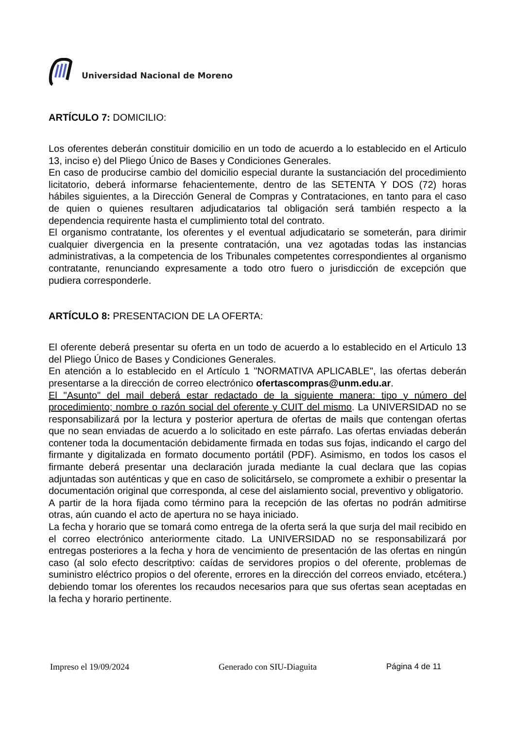Universidad Nacional de Moreno
ARTÍCULO 7: DOMICILIO:
Los oferentes deberán constituir domicilio en un todo de acuerdo a lo establecido en el Articulo 13, inciso e) del Pliego Único de Bases y Condiciones Generales.
En caso de producirse cambio del domicilio especial durante la sustanciación del procedimiento licitatorio, deberá informarse fehacientemente, dentro de las SETENTA Y DOS (72) horas hábiles siguientes, a la Dirección General de Compras y Contrataciones, en tanto para el caso de quien o quienes resultaren adjudicatarios tal obligación será también respecto a la dependencia requirente hasta el cumplimiento total del contrato.
El organismo contratante, los oferentes y el eventual adjudicatario se someterán, para dirimir cualquier divergencia en la presente contratación, una vez agotadas todas las instancias administrativas, a la competencia de los Tribunales competentes correspondientes al organismo contratante, renunciando expresamente a todo otro fuero o jurisdicción de excepción que pudiera corresponderle.
ARTÍCULO 8: PRESENTACION DE LA OFERTA:
El oferente deberá presentar su oferta en un todo de acuerdo a lo establecido en el Articulo 13 del Pliego Único de Bases y Condiciones Generales.
En atención a lo establecido en el Artículo 1 "NORMATIVA APLICABLE", las ofertas deberán presentarse a la dirección de correo electrónico ofertascompras@unm.edu.ar.
El "Asunto" del mail deberá estar redactado de la siguiente manera: tipo y número del procedimiento; nombre o razón social del oferente y CUIT del mismo. La UNIVERSIDAD no se responsabilizará por la lectura y posterior apertura de ofertas de mails que contengan ofertas que no sean enviadas de acuerdo a lo solicitado en este párrafo. Las ofertas enviadas deberán contener toda la documentación debidamente firmada en todas sus fojas, indicando el cargo del firmante y digitalizada en formato documento portátil (PDF). Asimismo, en todos los casos el firmante deberá presentar una declaración jurada mediante la cual declara que las copias adjuntadas son auténticas y que en caso de solicitárselo, se compromete a exhibir o presentar la documentación original que corresponda, al cese del aislamiento social, preventivo y obligatorio.
A partir de la hora fijada como término para la recepción de las ofertas no podrán admitirse otras, aún cuando el acto de apertura no se haya iniciado.
La fecha y horario que se tomará como entrega de la oferta será la que surja del mail recibido en el correo electrónico anteriormente citado. La UNIVERSIDAD no se responsabilizará por entregas posteriores a la fecha y hora de vencimiento de presentación de las ofertas en ningún caso (al solo efecto descritptivo: caídas de servidores propios o del oferente, problemas de suministro eléctrico propios o del oferente, errores en la dirección del correos enviado, etcétera.) debiendo tomar los oferentes los recaudos necesarios para que sus ofertas sean aceptadas en la fecha y horario pertinente.
Impreso el 19/09/2024 Generado con SIU-Diaguita Página 4 de 11